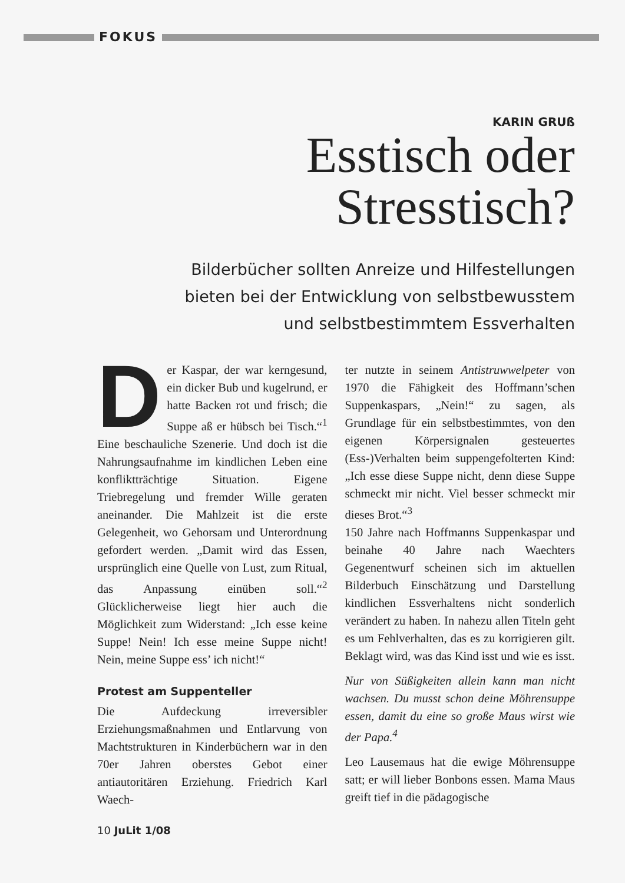FOKUS
KARIN GRUß
Esstisch oder
Stresstisch?
Bilderbücher sollten Anreize und Hilfestellungen
bieten bei der Entwicklung von selbstbewusstem
und selbstbestimmtem Essverhalten
Der Kaspar, der war kerngesund, ein dicker Bub und kugelrund, er hatte Backen rot und frisch; die Suppe aß er hübsch bei Tisch.“<sup>1</sup> Eine beschauliche Szenerie. Und doch ist die Nahrungsaufnahme im kindlichen Leben eine konfliktträchtige Situation. Eigene Triebregelung und fremder Wille geraten aneinander. Die Mahlzeit ist die erste Gelegenheit, wo Gehorsam und Unterordnung gefordert werden. „Damit wird das Essen, ursprünglich eine Quelle von Lust, zum Ritual, das Anpassung einüben soll.“<sup>2</sup> Glücklicherweise liegt hier auch die Möglichkeit zum Widerstand: „Ich esse keine Suppe! Nein! Ich esse meine Suppe nicht! Nein, meine Suppe ess’ ich nicht!“
Protest am Suppenteller
Die Aufdeckung irreversibler Erziehungsmaßnahmen und Entlarvung von Machtstrukturen in Kinderbüchern war in den 70er Jahren oberstes Gebot einer antiautoritären Erziehung. Friedrich Karl Waech-
ter nutzte in seinem Antistruwwelpeter von 1970 die Fähigkeit des Hoffmann’schen Suppenkaspars, „Nein!“ zu sagen, als Grundlage für ein selbstbestimmtes, von den eigenen Körpersignalen gesteuertes (Ess-)Verhalten beim suppengefolterten Kind: „Ich esse diese Suppe nicht, denn diese Suppe schmeckt mir nicht. Viel besser schmeckt mir dieses Brot.“<sup>3</sup>
150 Jahre nach Hoffmanns Suppenkaspar und beinahe 40 Jahre nach Waechters Gegenentwurf scheinen sich im aktuellen Bilderbuch Einschätzung und Darstellung kindlichen Essverhaltens nicht sonderlich verändert zu haben. In nahezu allen Titeln geht es um Fehlverhalten, das es zu korrigieren gilt. Beklagt wird, was das Kind isst und wie es isst.
Nur von Süßigkeiten allein kann man nicht wachsen. Du musst schon deine Möhrensuppe essen, damit du eine so große Maus wirst wie der Papa.<sup>4</sup>
Leo Lausemaus hat die ewige Möhrensuppe satt; er will lieber Bonbons essen. Mama Maus greift tief in die pädagogische
10 JuLit 1/08